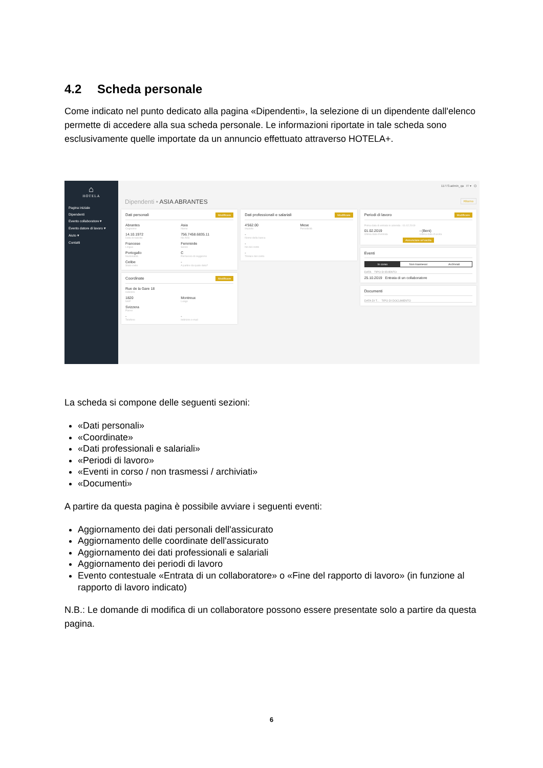4.2 Scheda personale
Come indicato nel punto dedicato alla pagina «Dipendenti», la selezione di un dipendente dall'elenco permette di accedere alla sua scheda personale. Le informazioni riportate in tale scheda sono esclusivamente quelle importate da un annuncio effettuato attraverso HOTELA+.
⌂
HOTELA
Pagina iniziale
Dipendenti
Evento collaboratore ▾
Evento datore di lavoro ▾
Aiuto ▾
Contatti
11773.admin_qa IT ▾ ⏻
Dipendenti • ASIA ABRANTES Ritorno
Dati personali Modificare
Abrantes
Cognome
Asia
Nome
14.10.1972
Data di nascita
756.7458.6835.11
No AVS
Francese
Lingua
Femminile
Sesso
Portogallo
Nazionalità
C
Permesso di soggiorno
Celibe
Stato civile
-
A partire da quale data?
Coordinate Modificare
Rue de la Gare 18
Indirizzo
1820
NAP
Montreux
Luogo
Svizzera
Paese
-
Telefono
-
Indirizzo e-mail
Dati professionali e salariali Modificare
4'562.00
Importo
Mese
Periodicità
-
Nome della banca
-
No del conto
-
Titolare del conto
Periodi di lavoro Modificare
Prima data di entrata in azienda : 01.02.2019
01.02.2019
Ultima data d'entrata
- (Beni)
Ultima data d'uscita
Annunciare un'uscita
Eventi
In corso Non trasmessi Archiviati
DATA TIPO DI EVENTO
25.10.2019 Entrata di un collaboratore
Documenti
DATA DI T... TIPO DI DOCUMENTO
La scheda si compone delle seguenti sezioni:
«Dati personali»
«Coordinate»
«Dati professionali e salariali»
«Periodi di lavoro»
«Eventi in corso / non trasmessi / archiviati»
«Documenti»
A partire da questa pagina è possibile avviare i seguenti eventi:
Aggiornamento dei dati personali dell'assicurato
Aggiornamento delle coordinate dell'assicurato
Aggiornamento dei dati professionali e salariali
Aggiornamento dei periodi di lavoro
Evento contestuale «Entrata di un collaboratore» o «Fine del rapporto di lavoro» (in funzione al rapporto di lavoro indicato)
N.B.: Le domande di modifica di un collaboratore possono essere presentate solo a partire da questa pagina.
6